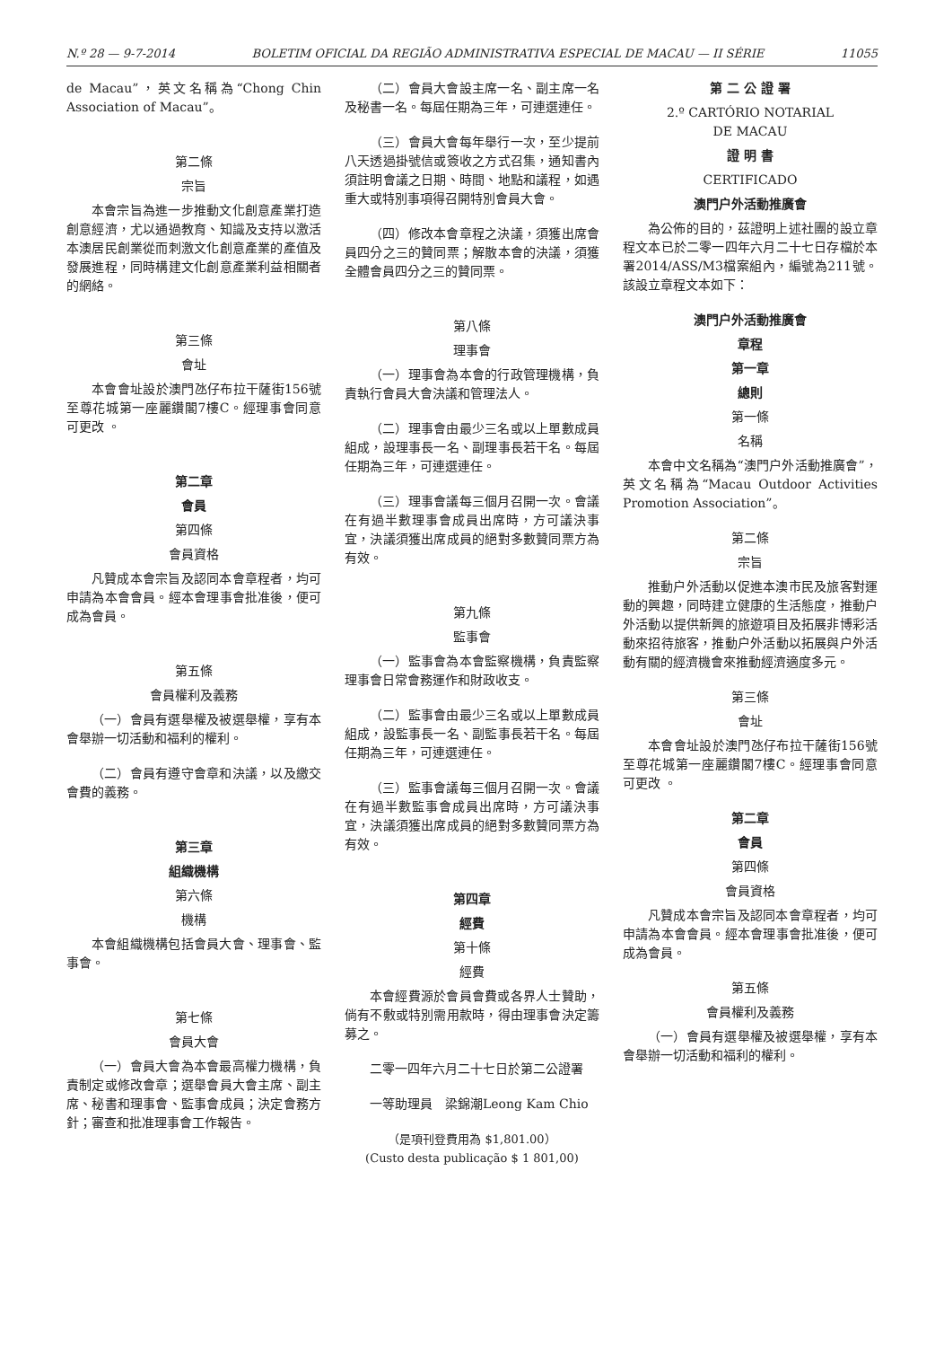N.º 28 — 9-7-2014 BOLETIM OFICIAL DA REGIÃO ADMINISTRATIVA ESPECIAL DE MACAU — II SÉRIE 11055
de Macau”，英文名稱為“Chong Chin Association of Macau”。
第二條
宗旨
本會宗旨為進一步推動文化創意產業打造創意經濟，尤以通過教育、知識及支持以激活本澳居民創業從而刺激文化創意產業的產值及發展進程，同時構建文化創意產業利益相關者的網絡。
第三條
會址
本會會址設於澳門氹仔布拉干薩街156號至尊花城第一座麗鑽閣7樓C。經理事會同意可更改 。
第二章
會員
第四條
會員資格
凡贊成本會宗旨及認同本會章程者，均可申請為本會會員。經本會理事會批准後，便可成為會員。
第五條
會員權利及義務
（一）會員有選舉權及被選舉權，享有本會舉辦一切活動和福利的權利。
（二）會員有遵守會章和決議，以及繳交會費的義務。
第三章
組織機構
第六條
機構
本會組織機構包括會員大會、理事會、監事會。
第七條
會員大會
（一）會員大會為本會最高權力機構，負責制定或修改會章；選舉會員大會主席、副主席、秘書和理事會、監事會成員；決定會務方針；審查和批准理事會工作報告。
（二）會員大會設主席一名、副主席一名及秘書一名。每屆任期為三年，可連選連任。
（三）會員大會每年舉行一次，至少提前八天透過掛號信或簽收之方式召集，通知書內須註明會議之日期、時間、地點和議程，如遇重大或特別事項得召開特別會員大會。
（四）修改本會章程之決議，須獲出席會員四分之三的贊同票；解散本會的決議，須獲全體會員四分之三的贊同票。
第八條
理事會
（一）理事會為本會的行政管理機構，負責執行會員大會決議和管理法人。
（二）理事會由最少三名或以上單數成員組成，設理事長一名、副理事長若干名。每屆任期為三年，可連選連任。
（三）理事會議每三個月召開一次。會議在有過半數理事會成員出席時，方可議決事宜，決議須獲出席成員的絕對多數贊同票方為有效。
第九條
監事會
（一）監事會為本會監察機構，負責監察理事會日常會務運作和財政收支。
（二）監事會由最少三名或以上單數成員組成，設監事長一名、副監事長若干名。每屆任期為三年，可連選連任。
（三）監事會議每三個月召開一次。會議在有過半數監事會成員出席時，方可議決事宜，決議須獲出席成員的絕對多數贊同票方為有效。
第四章
經費
第十條
經費
本會經費源於會員會費或各界人士贊助，倘有不敷或特別需用款時，得由理事會決定籌募之。
二零一四年六月二十七日於第二公證署
一等助理員　梁錦潮Leong Kam Chio
（是項刊登費用為 $1,801.00）
(Custo desta publicação $ 1 801,00)
第 二 公 證 署
2.º CARTÓRIO NOTARIAL
DE MACAU
證 明 書
CERTIFICADO
澳門户外活動推廣會
為公佈的目的，茲證明上述社團的設立章程文本已於二零一四年六月二十七日存檔於本署2014/ASS/M3檔案組內，編號為211號。該設立章程文本如下：
澳門户外活動推廣會
章程
第一章
總則
第一條
名稱
本會中文名稱為“澳門户外活動推廣會”，英文名稱為“Macau Outdoor Activities Promotion Association”。
第二條
宗旨
推動户外活動以促進本澳市民及旅客對運動的興趣，同時建立健康的生活態度，推動户外活動以提供新興的旅遊項目及拓展非博彩活動來招待旅客，推動户外活動以拓展與户外活動有關的經濟機會來推動經濟適度多元。
第三條
會址
本會會址設於澳門氹仔布拉干薩街156號至尊花城第一座麗鑽閣7樓C。經理事會同意可更改 。
第二章
會員
第四條
會員資格
凡贊成本會宗旨及認同本會章程者，均可申請為本會會員。經本會理事會批准後，便可成為會員。
第五條
會員權利及義務
（一）會員有選舉權及被選舉權，享有本會舉辦一切活動和福利的權利。